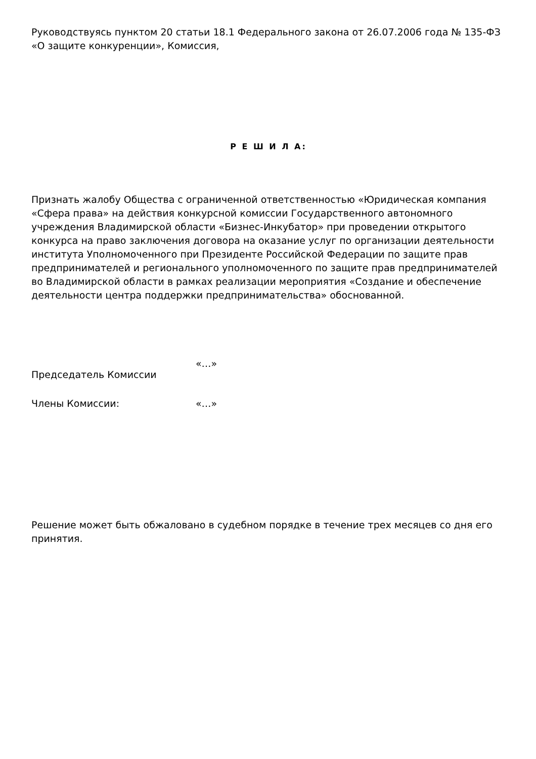Руководствуясь пунктом 20 статьи 18.1 Федерального закона от 26.07.2006 года № 135-ФЗ «О защите конкуренции», Комиссия,
Р Е Ш И Л А:
Признать жалобу Общества с ограниченной ответственностью «Юридическая компания «Сфера права» на действия конкурсной комиссии Государственного автономного учреждения Владимирской области «Бизнес-Инкубатор» при проведении открытого конкурса на право заключения договора на оказание услуг по организации деятельности института Уполномоченного при Президенте Российской Федерации по защите прав предпринимателей и регионального уполномоченного по защите прав предпринимателей во Владимирской области в рамках реализации мероприятия «Создание и обеспечение деятельности центра поддержки предпринимательства» обоснованной.
Председатель Комиссии
«…»
Члены Комиссии: «…»
Решение может быть обжаловано в судебном порядке в течение трех месяцев со дня его принятия.